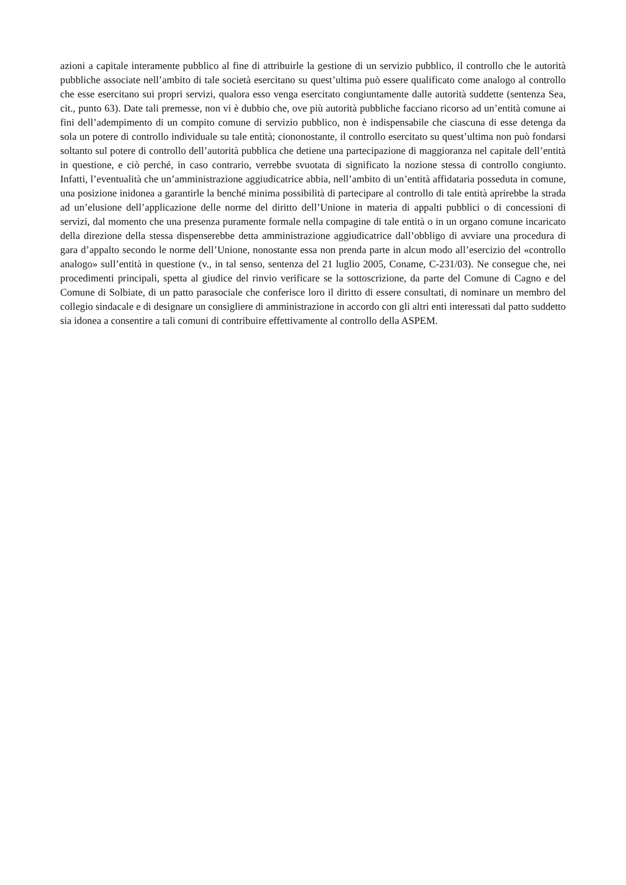azioni a capitale interamente pubblico al fine di attribuirle la gestione di un servizio pubblico, il controllo che le autorità pubbliche associate nell’ambito di tale società esercitano su quest’ultima può essere qualificato come analogo al controllo che esse esercitano sui propri servizi, qualora esso venga esercitato congiuntamente dalle autorità suddette (sentenza Sea, cit., punto 63). Date tali premesse, non vi è dubbio che, ove più autorità pubbliche facciano ricorso ad un’entità comune ai fini dell’adempimento di un compito comune di servizio pubblico, non è indispensabile che ciascuna di esse detenga da sola un potere di controllo individuale su tale entità; ciononostante, il controllo esercitato su quest’ultima non può fondarsi soltanto sul potere di controllo dell’autorità pubblica che detiene una partecipazione di maggioranza nel capitale dell’entità in questione, e ciò perché, in caso contrario, verrebbe svuotata di significato la nozione stessa di controllo congiunto. Infatti, l’eventualità che un’amministrazione aggiudicatrice abbia, nell’ambito di un’entità affidataria posseduta in comune, una posizione inidonea a garantirle la benché minima possibilità di partecipare al controllo di tale entità aprirebbe la strada ad un’elusione dell’applicazione delle norme del diritto dell’Unione in materia di appalti pubblici o di concessioni di servizi, dal momento che una presenza puramente formale nella compagine di tale entità o in un organo comune incaricato della direzione della stessa dispenserebbe detta amministrazione aggiudicatrice dall’obbligo di avviare una procedura di gara d’appalto secondo le norme dell’Unione, nonostante essa non prenda parte in alcun modo all’esercizio del «controllo analogo» sull’entità in questione (v., in tal senso, sentenza del 21 luglio 2005, Coname, C-231/03). Ne consegue che, nei procedimenti principali, spetta al giudice del rinvio verificare se la sottoscrizione, da parte del Comune di Cagno e del Comune di Solbiate, di un patto parasociale che conferisce loro il diritto di essere consultati, di nominare un membro del collegio sindacale e di designare un consigliere di amministrazione in accordo con gli altri enti interessati dal patto suddetto sia idonea a consentire a tali comuni di contribuire effettivamente al controllo della ASPEM.